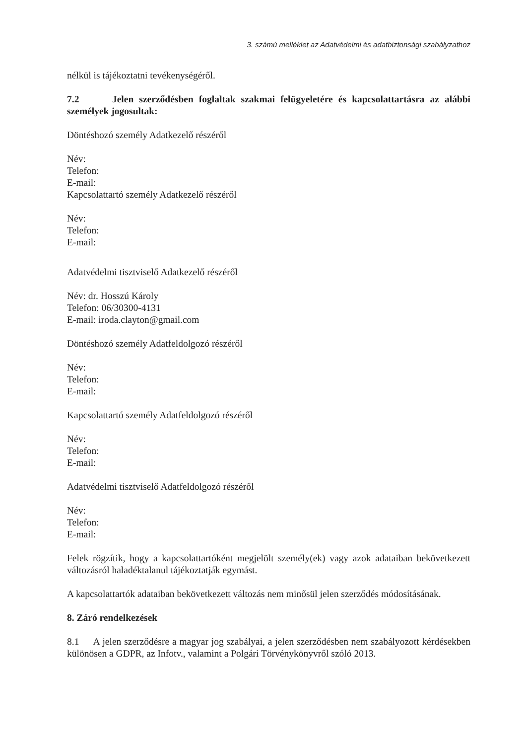3. számú melléklet az Adatvédelmi és adatbiztonsági szabályzathoz
nélkül is tájékoztatni tevékenységéről.
7.2 Jelen szerződésben foglaltak szakmai felügyeletére és kapcsolattartásra az alábbi személyek jogosultak:
Döntéshozó személy Adatkezelő részéről
Név:
Telefon:
E-mail:
Kapcsolattartó személy Adatkezelő részéről
Név:
Telefon:
E-mail:
Adatvédelmi tisztviselő Adatkezelő részéről
Név: dr. Hosszú Károly
Telefon: 06/30300-4131
E-mail: iroda.clayton@gmail.com
Döntéshozó személy Adatfeldolgozó részéről
Név:
Telefon:
E-mail:
Kapcsolattartó személy Adatfeldolgozó részéről
Név:
Telefon:
E-mail:
Adatvédelmi tisztviselő Adatfeldolgozó részéről
Név:
Telefon:
E-mail:
Felek rögzítik, hogy a kapcsolattartóként megjelölt személy(ek) vagy azok adataiban bekövetkezett változásról haladéktalanul tájékoztatják egymást.
A kapcsolattartók adataiban bekövetkezett változás nem minősül jelen szerződés módosításának.
8. Záró rendelkezések
8.1 A jelen szerződésre a magyar jog szabályai, a jelen szerződésben nem szabályozott kérdésekben különösen a GDPR, az Infotv., valamint a Polgári Törvénykönyvről szóló 2013.